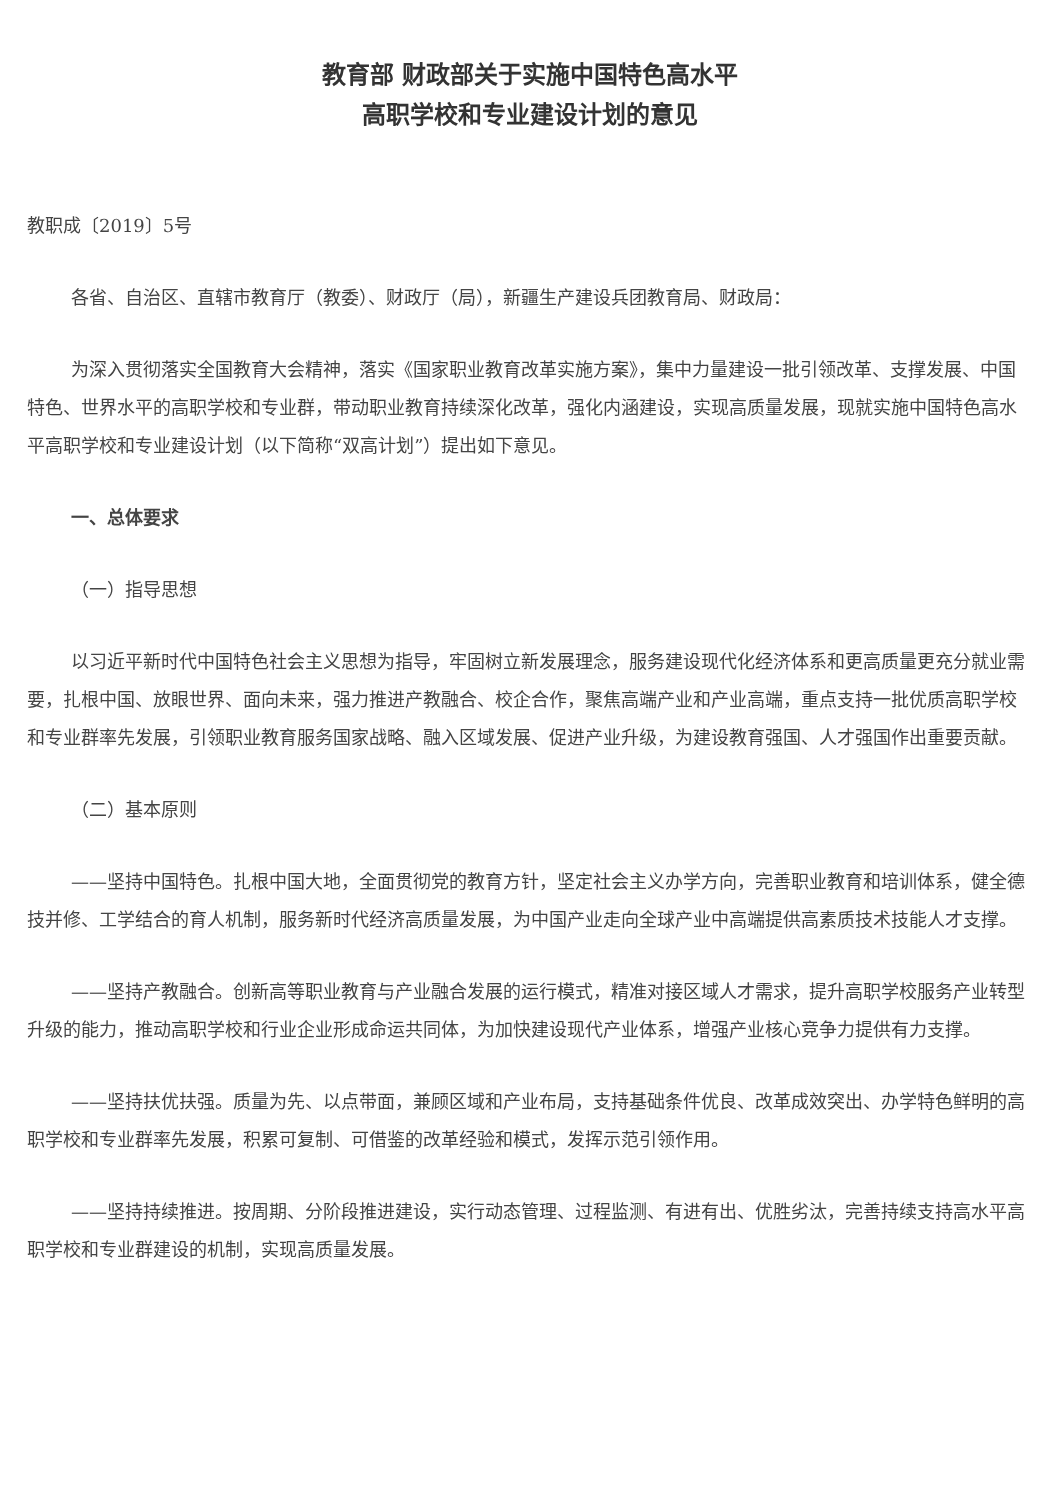教育部 财政部关于实施中国特色高水平
高职学校和专业建设计划的意见
教职成〔2019〕5号
各省、自治区、直辖市教育厅（教委）、财政厅（局），新疆生产建设兵团教育局、财政局：
为深入贯彻落实全国教育大会精神，落实《国家职业教育改革实施方案》，集中力量建设一批引领改革、支撑发展、中国特色、世界水平的高职学校和专业群，带动职业教育持续深化改革，强化内涵建设，实现高质量发展，现就实施中国特色高水平高职学校和专业建设计划（以下简称“双高计划”）提出如下意见。
一、总体要求
（一）指导思想
以习近平新时代中国特色社会主义思想为指导，牢固树立新发展理念，服务建设现代化经济体系和更高质量更充分就业需要，扎根中国、放眼世界、面向未来，强力推进产教融合、校企合作，聚焦高端产业和产业高端，重点支持一批优质高职学校和专业群率先发展，引领职业教育服务国家战略、融入区域发展、促进产业升级，为建设教育强国、人才强国作出重要贡献。
（二）基本原则
——坚持中国特色。扎根中国大地，全面贯彻党的教育方针，坚定社会主义办学方向，完善职业教育和培训体系，健全德技并修、工学结合的育人机制，服务新时代经济高质量发展，为中国产业走向全球产业中高端提供高素质技术技能人才支撑。
——坚持产教融合。创新高等职业教育与产业融合发展的运行模式，精准对接区域人才需求，提升高职学校服务产业转型升级的能力，推动高职学校和行业企业形成命运共同体，为加快建设现代产业体系，增强产业核心竞争力提供有力支撑。
——坚持扶优扶强。质量为先、以点带面，兼顾区域和产业布局，支持基础条件优良、改革成效突出、办学特色鲜明的高职学校和专业群率先发展，积累可复制、可借鉴的改革经验和模式，发挥示范引领作用。
——坚持持续推进。按周期、分阶段推进建设，实行动态管理、过程监测、有进有出、优胜劣汰，完善持续支持高水平高职学校和专业群建设的机制，实现高质量发展。